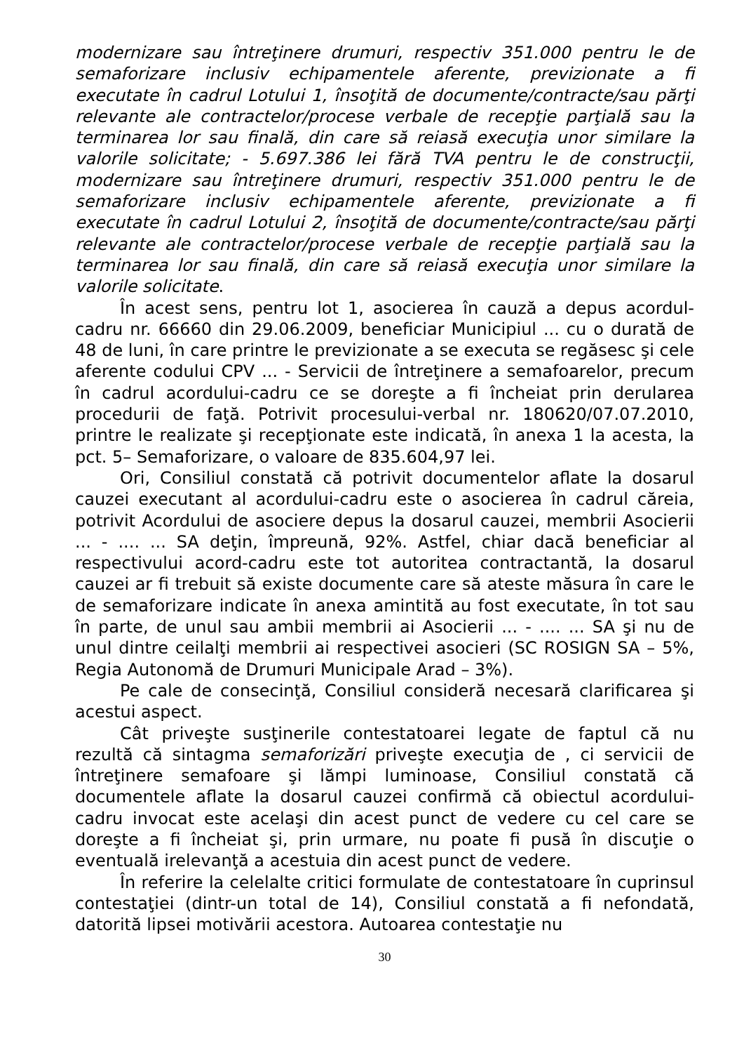modernizare sau întreţinere drumuri, respectiv 351.000 pentru le de semaforizare inclusiv echipamentele aferente, previzionate a fi executate în cadrul Lotului 1, însoţită de documente/contracte/sau părţi relevante ale contractelor/procese verbale de recepţie parţială sau la terminarea lor sau finală, din care să reiasă execuţia unor similare la valorile solicitate; - 5.697.386 lei fără TVA pentru le de construcţii, modernizare sau întreţinere drumuri, respectiv 351.000 pentru le de semaforizare inclusiv echipamentele aferente, previzionate a fi executate în cadrul Lotului 2, însoţită de documente/contracte/sau părţi relevante ale contractelor/procese verbale de recepţie parţială sau la terminarea lor sau finală, din care să reiasă execuţia unor similare la valorile solicitate.
În acest sens, pentru lot 1, asocierea în cauză a depus acordul-cadru nr. 66660 din 29.06.2009, beneficiar Municipiul ... cu o durată de 48 de luni, în care printre le previzionate a se executa se regăsesc şi cele aferente codului CPV ... - Servicii de întreţinere a semafoarelor, precum în cadrul acordului-cadru ce se doreşte a fi încheiat prin derularea procedurii de faţă. Potrivit procesului-verbal nr. 180620/07.07.2010, printre le realizate şi recepţionate este indicată, în anexa 1 la acesta, la pct. 5– Semaforizare, o valoare de 835.604,97 lei.
Ori, Consiliul constată că potrivit documentelor aflate la dosarul cauzei executant al acordului-cadru este o asocierea în cadrul căreia, potrivit Acordului de asociere depus la dosarul cauzei, membrii Asocierii ... - .... ... SA deţin, împreună, 92%. Astfel, chiar dacă beneficiar al respectivului acord-cadru este tot autoritea contractantă, la dosarul cauzei ar fi trebuit să existe documente care să ateste măsura în care le de semaforizare indicate în anexa amintită au fost executate, în tot sau în parte, de unul sau ambii membrii ai Asocierii ... - .... ... SA şi nu de unul dintre ceilalţi membrii ai respectivei asocieri (SC ROSIGN SA – 5%, Regia Autonomă de Drumuri Municipale Arad – 3%).
Pe cale de consecinţă, Consiliul consideră necesară clarificarea şi acestui aspect.
Cât priveşte susţinerile contestatoarei legate de faptul că nu rezultă că sintagma semaforizări priveşte execuţia de , ci servicii de întreţinere semafoare şi lămpi luminoase, Consiliul constată că documentele aflate la dosarul cauzei confirmă că obiectul acordului-cadru invocat este acelaşi din acest punct de vedere cu cel care se doreşte a fi încheiat şi, prin urmare, nu poate fi pusă în discuţie o eventuală irelevanţă a acestuia din acest punct de vedere.
În referire la celelalte critici formulate de contestatoare în cuprinsul contestaţiei (dintr-un total de 14), Consiliul constată a fi nefondată, datorită lipsei motivării acestora. Autoarea contestaţie nu
30